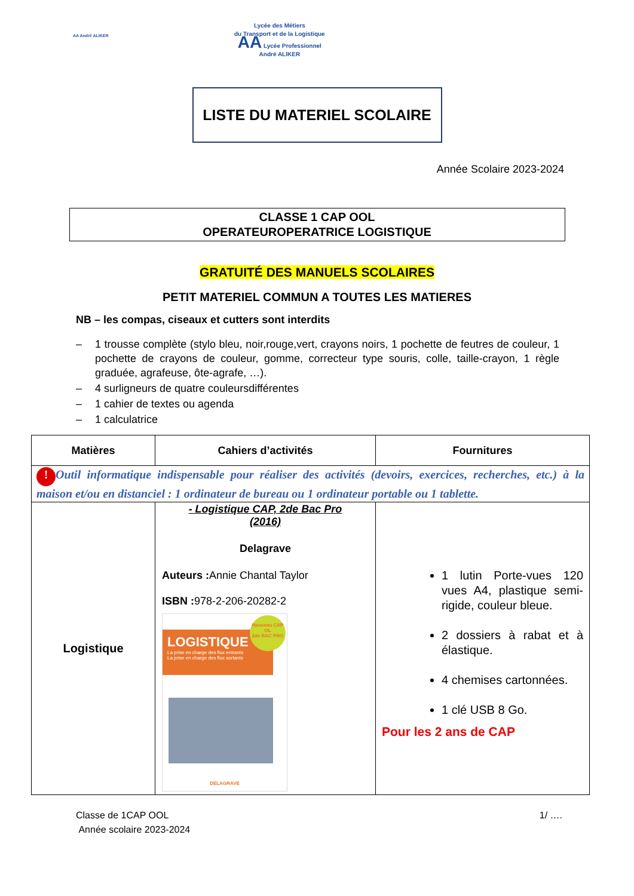AA André ALIKER
Lycée des Métiers
du Transport et de la Logistique
AA Lycée Professionnel
André ALIKER
LISTE DU MATERIEL SCOLAIRE
Année Scolaire 2023-2024
CLASSE 1 CAP OOL
OPERATEUROPERATRICE LOGISTIQUE
GRATUITÉ DES MANUELS SCOLAIRES
PETIT MATERIEL COMMUN A TOUTES LES MATIERES
NB – les compas, ciseaux et cutters sont interdits
– 1 trousse complète (stylo bleu, noir,rouge,vert, crayons noirs, 1 pochette de feutres de couleur, 1 pochette de crayons de couleur, gomme, correcteur type souris, colle, taille-crayon, 1 règle graduée, agrafeuse, ôte-agrafe, …).
– 4 surligneurs de quatre couleursdifférentes
– 1 cahier de textes ou agenda
– 1 calculatrice
| Matières | Cahiers d’activités | Fournitures |
| --- | --- | --- |
| ! Outil informatique indispensable pour réaliser des activités (devoirs, exercices, recherches, etc.) à la maison et/ou en distanciel : 1 ordinateur de bureau ou 1 ordinateur portable ou 1 tablette. | | |
| Logistique | - Logistique CAP, 2de Bac Pro (2016) Delagrave Auteurs : Annie Chantal Taylor ISBN : 978-2-206-20282-2 LOGISTIQUE La prise en charge des flux entrants La prise en charge des flux sortants Nouveau CAP OL 2de BAC PRO DELAGRAVE | 1 lutin Porte-vues 120 vues A4, plastique semi-rigide, couleur bleue. 2 dossiers à rabat et à élastique. 4 chemises cartonnées. 1 clé USB 8 Go. Pour les 2 ans de CAP |
Classe de 1CAP OOL
Année scolaire 2023-2024
1/ ….